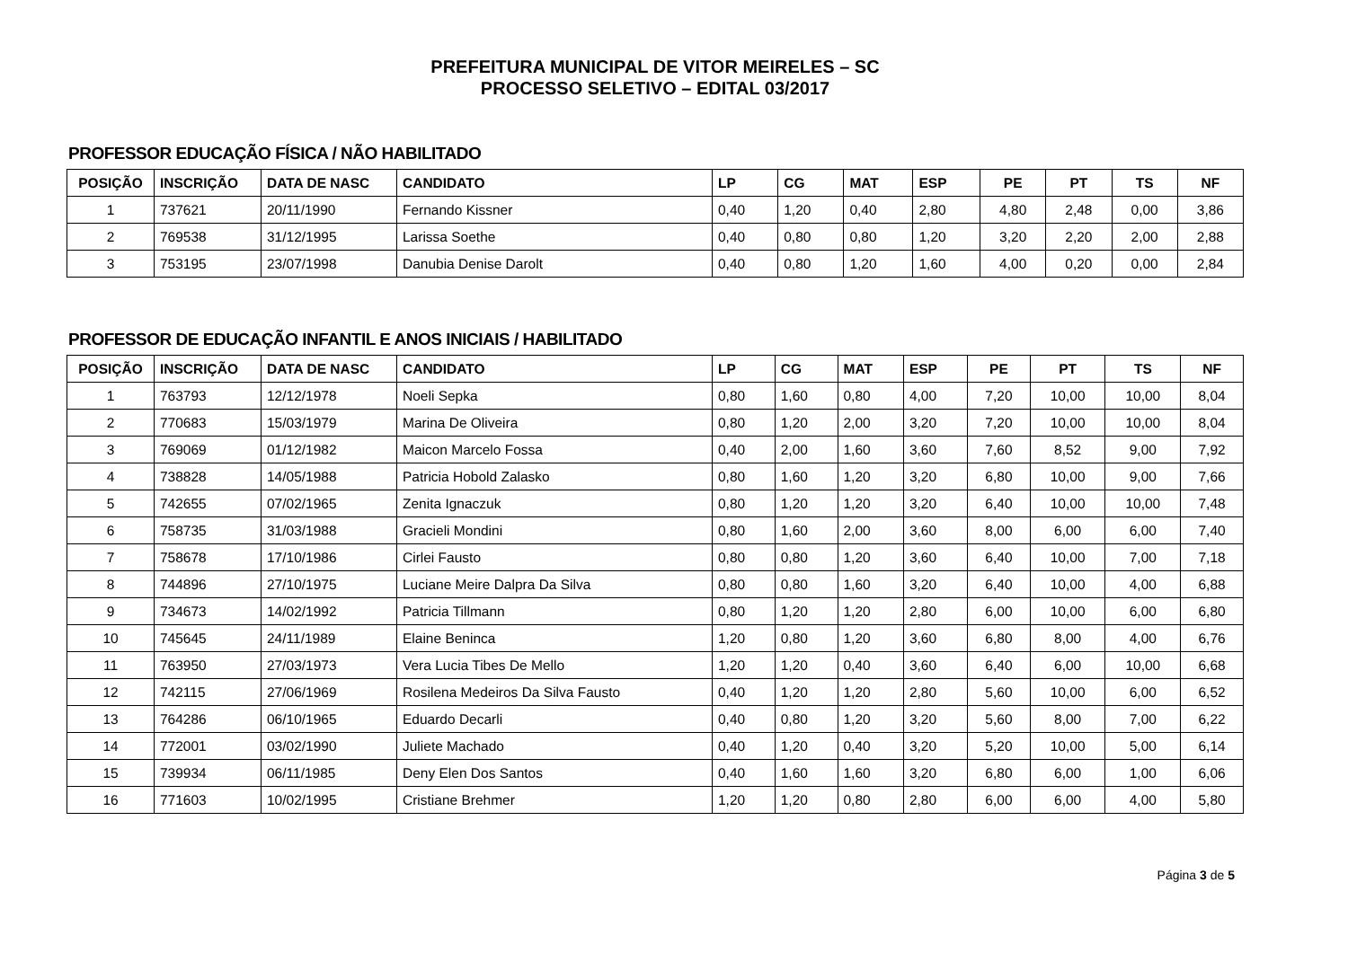PREFEITURA MUNICIPAL DE VITOR MEIRELES – SC
PROCESSO SELETIVO – EDITAL 03/2017
PROFESSOR EDUCAÇÃO FÍSICA / NÃO HABILITADO
| POSIÇÃO | INSCRIÇÃO | DATA DE NASC | CANDIDATO | LP | CG | MAT | ESP | PE | PT | TS | NF |
| --- | --- | --- | --- | --- | --- | --- | --- | --- | --- | --- | --- |
| 1 | 737621 | 20/11/1990 | Fernando Kissner | 0,40 | 1,20 | 0,40 | 2,80 | 4,80 | 2,48 | 0,00 | 3,86 |
| 2 | 769538 | 31/12/1995 | Larissa Soethe | 0,40 | 0,80 | 0,80 | 1,20 | 3,20 | 2,20 | 2,00 | 2,88 |
| 3 | 753195 | 23/07/1998 | Danubia Denise Darolt | 0,40 | 0,80 | 1,20 | 1,60 | 4,00 | 0,20 | 0,00 | 2,84 |
PROFESSOR DE EDUCAÇÃO INFANTIL E ANOS INICIAIS / HABILITADO
| POSIÇÃO | INSCRIÇÃO | DATA DE NASC | CANDIDATO | LP | CG | MAT | ESP | PE | PT | TS | NF |
| --- | --- | --- | --- | --- | --- | --- | --- | --- | --- | --- | --- |
| 1 | 763793 | 12/12/1978 | Noeli Sepka | 0,80 | 1,60 | 0,80 | 4,00 | 7,20 | 10,00 | 10,00 | 8,04 |
| 2 | 770683 | 15/03/1979 | Marina De Oliveira | 0,80 | 1,20 | 2,00 | 3,20 | 7,20 | 10,00 | 10,00 | 8,04 |
| 3 | 769069 | 01/12/1982 | Maicon Marcelo Fossa | 0,40 | 2,00 | 1,60 | 3,60 | 7,60 | 8,52 | 9,00 | 7,92 |
| 4 | 738828 | 14/05/1988 | Patricia Hobold Zalasko | 0,80 | 1,60 | 1,20 | 3,20 | 6,80 | 10,00 | 9,00 | 7,66 |
| 5 | 742655 | 07/02/1965 | Zenita Ignaczuk | 0,80 | 1,20 | 1,20 | 3,20 | 6,40 | 10,00 | 10,00 | 7,48 |
| 6 | 758735 | 31/03/1988 | Gracieli Mondini | 0,80 | 1,60 | 2,00 | 3,60 | 8,00 | 6,00 | 6,00 | 7,40 |
| 7 | 758678 | 17/10/1986 | Cirlei Fausto | 0,80 | 0,80 | 1,20 | 3,60 | 6,40 | 10,00 | 7,00 | 7,18 |
| 8 | 744896 | 27/10/1975 | Luciane Meire Dalpra Da Silva | 0,80 | 0,80 | 1,60 | 3,20 | 6,40 | 10,00 | 4,00 | 6,88 |
| 9 | 734673 | 14/02/1992 | Patricia Tillmann | 0,80 | 1,20 | 1,20 | 2,80 | 6,00 | 10,00 | 6,00 | 6,80 |
| 10 | 745645 | 24/11/1989 | Elaine Beninca | 1,20 | 0,80 | 1,20 | 3,60 | 6,80 | 8,00 | 4,00 | 6,76 |
| 11 | 763950 | 27/03/1973 | Vera Lucia Tibes De Mello | 1,20 | 1,20 | 0,40 | 3,60 | 6,40 | 6,00 | 10,00 | 6,68 |
| 12 | 742115 | 27/06/1969 | Rosilena Medeiros Da Silva Fausto | 0,40 | 1,20 | 1,20 | 2,80 | 5,60 | 10,00 | 6,00 | 6,52 |
| 13 | 764286 | 06/10/1965 | Eduardo Decarli | 0,40 | 0,80 | 1,20 | 3,20 | 5,60 | 8,00 | 7,00 | 6,22 |
| 14 | 772001 | 03/02/1990 | Juliete Machado | 0,40 | 1,20 | 0,40 | 3,20 | 5,20 | 10,00 | 5,00 | 6,14 |
| 15 | 739934 | 06/11/1985 | Deny Elen Dos Santos | 0,40 | 1,60 | 1,60 | 3,20 | 6,80 | 6,00 | 1,00 | 6,06 |
| 16 | 771603 | 10/02/1995 | Cristiane Brehmer | 1,20 | 1,20 | 0,80 | 2,80 | 6,00 | 6,00 | 4,00 | 5,80 |
Página 3 de 5